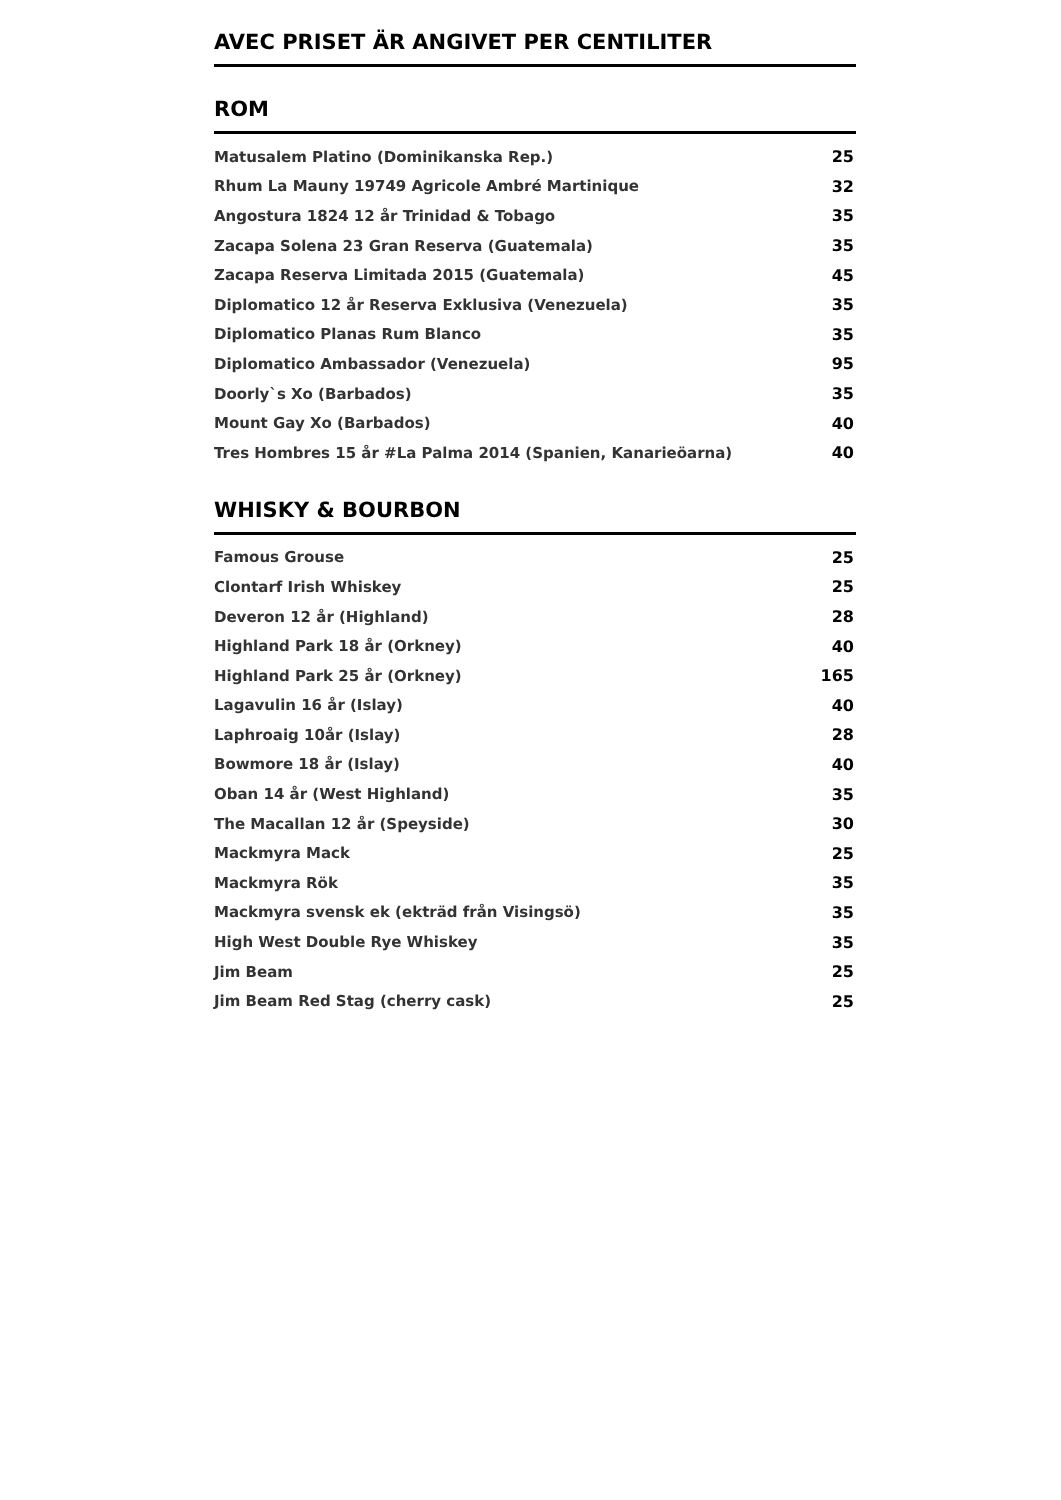AVEC PRISET ÄR ANGIVET PER CENTILITER
ROM
| Matusalem Platino (Dominikanska Rep.) | 25 |
| Rhum La Mauny 19749 Agricole Ambré Martinique | 32 |
| Angostura 1824 12 år Trinidad & Tobago | 35 |
| Zacapa Solena 23 Gran Reserva (Guatemala) | 35 |
| Zacapa Reserva Limitada 2015 (Guatemala) | 45 |
| Diplomatico 12 år Reserva Exklusiva (Venezuela) | 35 |
| Diplomatico Planas Rum Blanco | 35 |
| Diplomatico Ambassador (Venezuela) | 95 |
| Doorly`s Xo (Barbados) | 35 |
| Mount Gay Xo (Barbados) | 40 |
| Tres Hombres 15 år #La Palma 2014 (Spanien, Kanarieöarna) | 40 |
WHISKY & BOURBON
| Famous Grouse | 25 |
| Clontarf Irish Whiskey | 25 |
| Deveron 12 år (Highland) | 28 |
| Highland Park 18 år (Orkney) | 40 |
| Highland Park 25 år (Orkney) | 165 |
| Lagavulin 16 år (Islay) | 40 |
| Laphroaig 10år (Islay) | 28 |
| Bowmore 18 år (Islay) | 40 |
| Oban 14 år (West Highland) | 35 |
| The Macallan 12 år (Speyside) | 30 |
| Mackmyra Mack | 25 |
| Mackmyra Rök | 35 |
| Mackmyra svensk ek (ekträd från Visingsö) | 35 |
| High West Double Rye Whiskey | 35 |
| Jim Beam | 25 |
| Jim Beam Red Stag (cherry cask) | 25 |